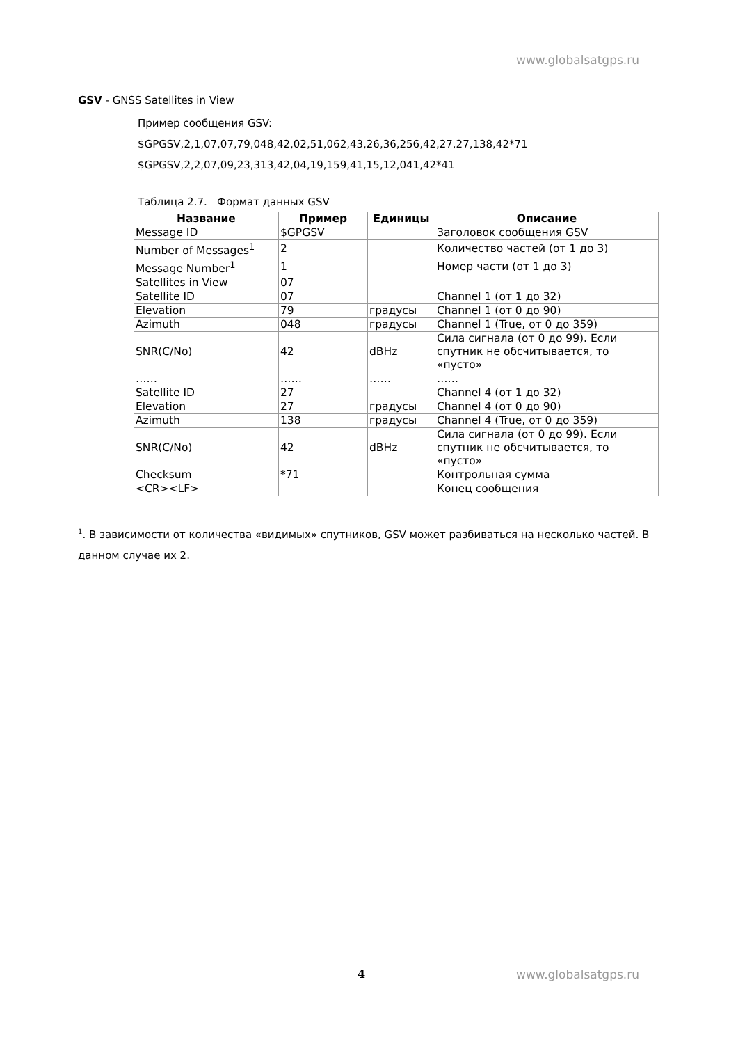www.globalsatgps.ru
GSV - GNSS Satellites in View
Пример сообщения GSV:
$GPGSV,2,1,07,07,79,048,42,02,51,062,43,26,36,256,42,27,27,138,42*71
$GPGSV,2,2,07,09,23,313,42,04,19,159,41,15,12,041,42*41
Таблица 2.7. Формат данных GSV
| Название | Пример | Единицы | Описание |
| --- | --- | --- | --- |
| Message ID | $GPGSV | | Заголовок сообщения GSV |
| Number of Messages<sup>1</sup> | 2 | | Количество частей (от 1 до 3) |
| Message Number<sup>1</sup> | 1 | | Номер части (от 1 до 3) |
| Satellites in View | 07 | | |
| Satellite ID | 07 | | Channel 1 (от 1 до 32) |
| Elevation | 79 | градусы | Channel 1 (от 0 до 90) |
| Azimuth | 048 | градусы | Channel 1 (True, от 0 до 359) |
| SNR(C/No) | 42 | dBHz | Сила сигнала (от 0 до 99). Если спутник не обсчитывается, то «пусто» |
| …… | …… | …… | …… |
| Satellite ID | 27 | | Channel 4 (от 1 до 32) |
| Elevation | 27 | градусы | Channel 4 (от 0 до 90) |
| Azimuth | 138 | градусы | Channel 4 (True, от 0 до 359) |
| SNR(C/No) | 42 | dBHz | Сила сигнала (от 0 до 99). Если спутник не обсчитывается, то «пусто» |
| Checksum | *71 | | Контрольная сумма |
| <CR><LF> | | | Конец сообщения |
<sup>1</sup>. В зависимости от количества «видимых» спутников, GSV может разбиваться на несколько частей. В данном случае их 2.
4 www.globalsatgps.ru